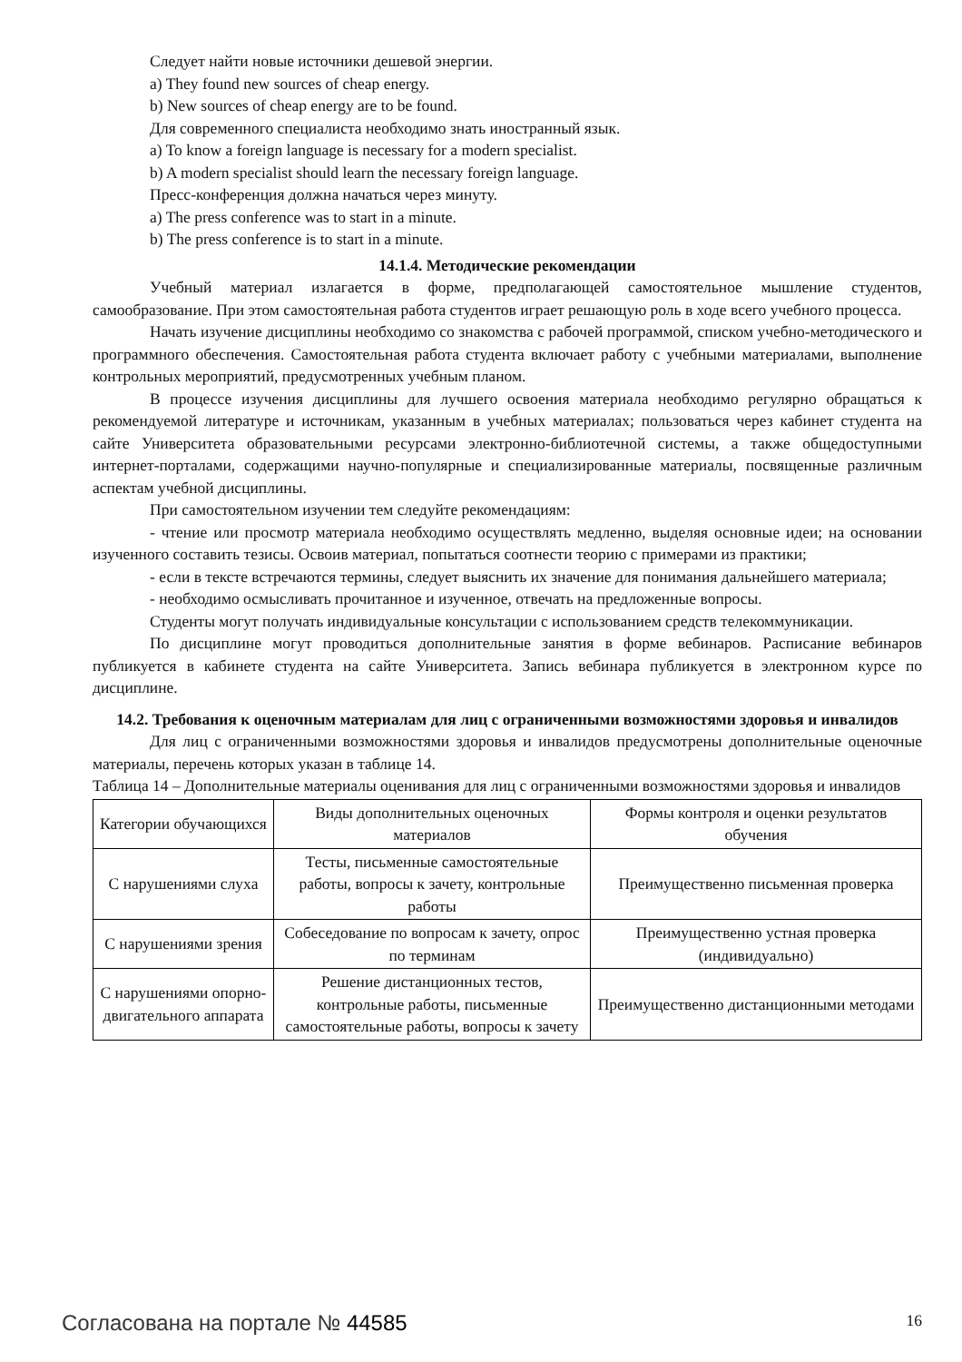Следует найти новые источники дешевой энергии.
a) They found new sources of cheap energy.
b) New sources of cheap energy are to be found.
Для современного специалиста необходимо знать иностранный язык.
a) To know a foreign language is necessary for a modern specialist.
b) A modern specialist should learn the necessary foreign language.
Пресс-конференция должна начаться через минуту.
a) The press conference was to start in a minute.
b) The press conference is to start in a minute.
14.1.4. Методические рекомендации
Учебный материал излагается в форме, предполагающей самостоятельное мышление студентов, самообразование. При этом самостоятельная работа студентов играет решающую роль в ходе всего учебного процесса.
Начать изучение дисциплины необходимо со знакомства с рабочей программой, списком учебно-методического и программного обеспечения. Самостоятельная работа студента включает работу с учебными материалами, выполнение контрольных мероприятий, предусмотренных учебным планом.
В процессе изучения дисциплины для лучшего освоения материала необходимо регулярно обращаться к рекомендуемой литературе и источникам, указанным в учебных материалах; пользоваться через кабинет студента на сайте Университета образовательными ресурсами электронно-библиотечной системы, а также общедоступными интернет-порталами, содержащими научно-популярные и специализированные материалы, посвященные различным аспектам учебной дисциплины.
При самостоятельном изучении тем следуйте рекомендациям:
- чтение или просмотр материала необходимо осуществлять медленно, выделяя основные идеи; на основании изученного составить тезисы. Освоив материал, попытаться соотнести теорию с примерами из практики;
- если в тексте встречаются термины, следует выяснить их значение для понимания дальнейшего материала;
- необходимо осмысливать прочитанное и изученное, отвечать на предложенные вопросы.
Студенты могут получать индивидуальные консультации с использованием средств телекоммуникации.
По дисциплине могут проводиться дополнительные занятия в форме вебинаров. Расписание вебинаров публикуется в кабинете студента на сайте Университета. Запись вебинара публикуется в электронном курсе по дисциплине.
14.2. Требования к оценочным материалам для лиц с ограниченными возможностями здоровья и инвалидов
Для лиц с ограниченными возможностями здоровья и инвалидов предусмотрены дополнительные оценочные материалы, перечень которых указан в таблице 14.
Таблица 14 – Дополнительные материалы оценивания для лиц с ограниченными возможностями здоровья и инвалидов
| Категории обучающихся | Виды дополнительных оценочных материалов | Формы контроля и оценки результатов обучения |
| С нарушениями слуха | Тесты, письменные самостоятельные работы, вопросы к зачету, контрольные работы | Преимущественно письменная проверка |
| С нарушениями зрения | Собеседование по вопросам к зачету, опрос по терминам | Преимущественно устная проверка (индивидуально) |
| С нарушениями опорно-двигательного аппарата | Решение дистанционных тестов, контрольные работы, письменные самостоятельные работы, вопросы к зачету | Преимущественно дистанционными методами |
Согласована на портале № 44585 16